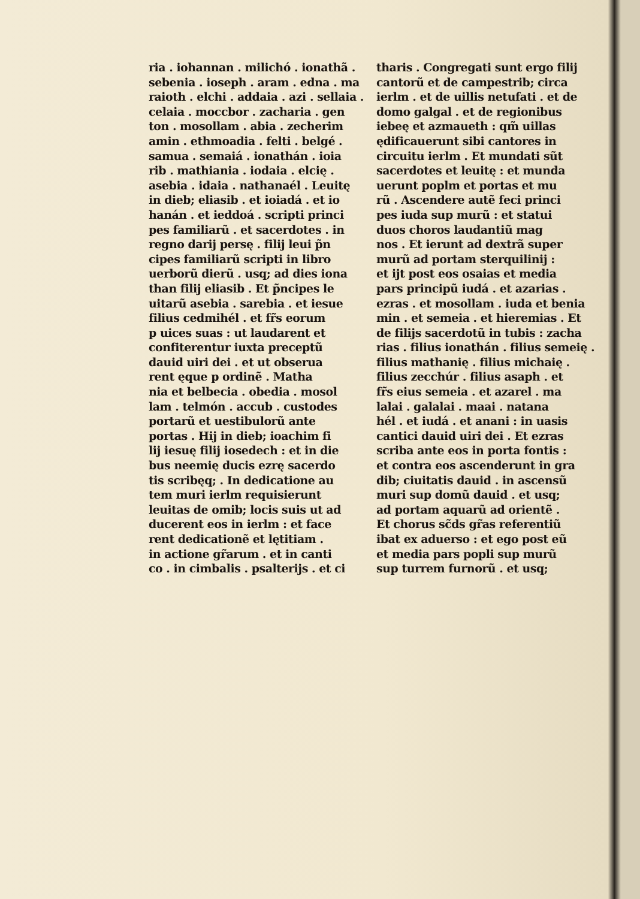ria . iohannan . milichó . ionathã .
sebenia . ioseph . aram . edna . ma
raioth . elchi . addaia . azi . sellaia .
celaia . moccbor . zacharia . gen
ton . mosollam . abia . zecherim
amin . ethmoadia . felti . belgé .
samua . semaiá . ionathán . ioia
rib . mathiania . iodaia . elcię .
asebia . idaia . nathanaél . Leuitę
in dieb; eliasib . et ioiadá . et io
hanán . et ieddoá . scripti princi
pes familiarũ . et sacerdotes . in
regno darij persę . filij leui p̃n
cipes familiarũ scripti in libro
uerborũ dierũ . usq; ad dies iona
than filij eliasib . Et p̃ncipes le
uitarũ asebia . sarebia . et iesue
filius cedmihél . et fr̃s eorum
p uices suas : ut laudarent et
confiterentur iuxta preceptũ
dauid uiri dei . et ut obserua
rent ęque p ordinẽ . Matha
nia et belbecia . obedia . mosol
lam . telmón . accub . custodes
portarũ et uestibulorũ ante
portas . Hij in dieb; ioachim fi
lij iesuę filij iosedech : et in die
bus neemię ducis ezrę sacerdo
tis scribęq; . In dedicatione au
tem muri ierlm requisierunt
leuitas de omib; locis suis ut ad
ducerent eos in ierlm : et face
rent dedicationẽ et lętitiam .
in actione gr̃arum . et in canti
co . in cimbalis . psalterijs . et ci
tharis . Congregati sunt ergo filij
cantorũ et de campestrib; circa
ierlm . et de uillis netufati . et de
domo galgal . et de regionibus
iebeę et azmaueth : qm̃ uillas
ędificauerunt sibi cantores in
circuitu ierlm . Et mundati sũt
sacerdotes et leuitę : et munda
uerunt poplm et portas et mu
rũ . Ascendere autẽ feci princi
pes iuda sup murũ : et statui
duos choros laudantiũ mag
nos . Et ierunt ad dextrã super
murũ ad portam sterquilinij :
et ijt post eos osaias et media
pars principũ iudá . et azarias .
ezras . et mosollam . iuda et benia
min . et semeia . et hieremias . Et
de filijs sacerdotũ in tubis : zacha
rias . filius ionathán . filius semeię .
filius mathanię . filius michaię .
filius zecchúr . filius asaph . et
fr̃s eius semeia . et azarel . ma
lalai . galalai . maai . natana
hél . et iudá . et anani : in uasis
cantici dauid uiri dei . Et ezras
scriba ante eos in porta fontis :
et contra eos ascenderunt in gra
dib; ciuitatis dauid . in ascensũ
muri sup domũ dauid . et usq;
ad portam aquarũ ad orientẽ .
Et chorus sc̃ds gr̃as referentiũ
ibat ex aduerso : et ego post eũ
et media pars popli sup murũ
sup turrem furnorũ . et usq;